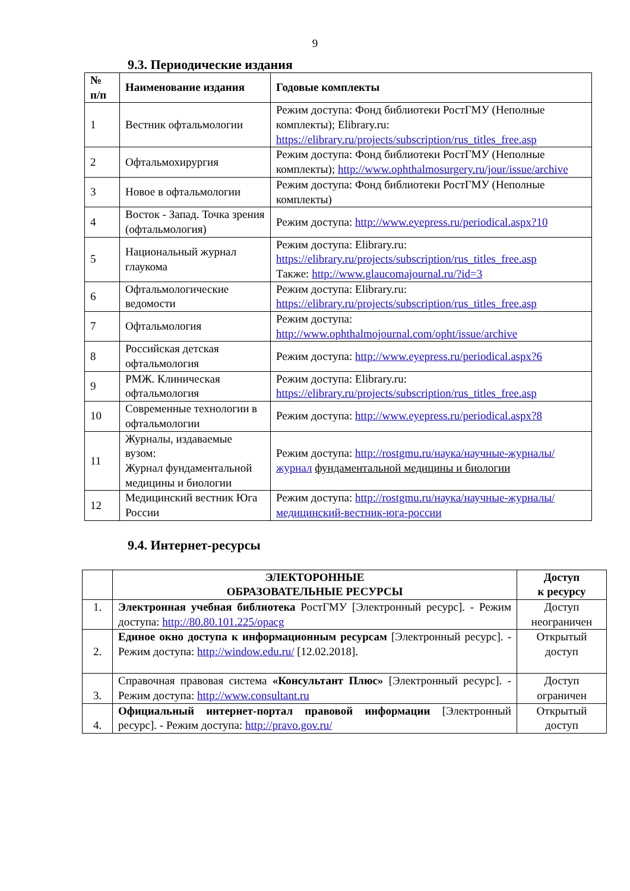9
9.3. Периодические издания
| № п/п | Наименование издания | Годовые комплекты |
| --- | --- | --- |
| 1 | Вестник офтальмологии | Режим доступа: Фонд библиотеки РостГМУ (Неполные комплекты); Elibrary.ru: https://elibrary.ru/projects/subscription/rus_titles_free.asp |
| 2 | Офтальмохирургия | Режим доступа: Фонд библиотеки РостГМУ (Неполные комплекты); http://www.ophthalmosurgery.ru/jour/issue/archive |
| 3 | Новое в офтальмологии | Режим доступа: Фонд библиотеки РостГМУ (Неполные комплекты) |
| 4 | Восток - Запад. Точка зрения (офтальмология) | Режим доступа: http://www.eyepress.ru/periodical.aspx?10 |
| 5 | Национальный журнал глаукома | Режим доступа: Elibrary.ru: https://elibrary.ru/projects/subscription/rus_titles_free.asp Также: http://www.glaucomajournal.ru/?id=3 |
| 6 | Офтальмологические ведомости | Режим доступа: Elibrary.ru: https://elibrary.ru/projects/subscription/rus_titles_free.asp |
| 7 | Офтальмология | Режим доступа: http://www.ophthalmojournal.com/opht/issue/archive |
| 8 | Российская детская офтальмология | Режим доступа: http://www.eyepress.ru/periodical.aspx?6 |
| 9 | РМЖ. Клиническая офтальмология | Режим доступа: Elibrary.ru: https://elibrary.ru/projects/subscription/rus_titles_free.asp |
| 10 | Современные технологии в офтальмологии | Режим доступа: http://www.eyepress.ru/periodical.aspx?8 |
| 11 | Журналы, издаваемые вузом: Журнал фундаментальной медицины и биологии | Режим доступа: http://rostgmu.ru/наука/научные-журналы/журнал фундаментальной медицины и биологии |
| 12 | Медицинский вестник Юга России | Режим доступа: http://rostgmu.ru/наука/научные-журналы/медицинский-вестник-юга-россии |
9.4. Интернет-ресурсы
| | ЭЛЕКТОРОННЫЕ ОБРАЗОВАТЕЛЬНЫЕ РЕСУРСЫ | Доступ к ресурсу |
| --- | --- | --- |
| 1. | Электронная учебная библиотека РостГМУ [Электронный ресурс]. - Режим доступа: http://80.80.101.225/opacg | Доступ неограничен |
| 2. | Единое окно доступа к информационным ресурсам [Электронный ресурс]. - Режим доступа: http://window.edu.ru/ [12.02.2018]. | Открытый доступ |
| 3. | Справочная правовая система «Консультант Плюс» [Электронный ресурс]. - Режим доступа: http://www.consultant.ru | Доступ ограничен |
| 4. | Официальный интернет-портал правовой информации [Электронный ресурс]. - Режим доступа: http://pravo.gov.ru/ | Открытый доступ |